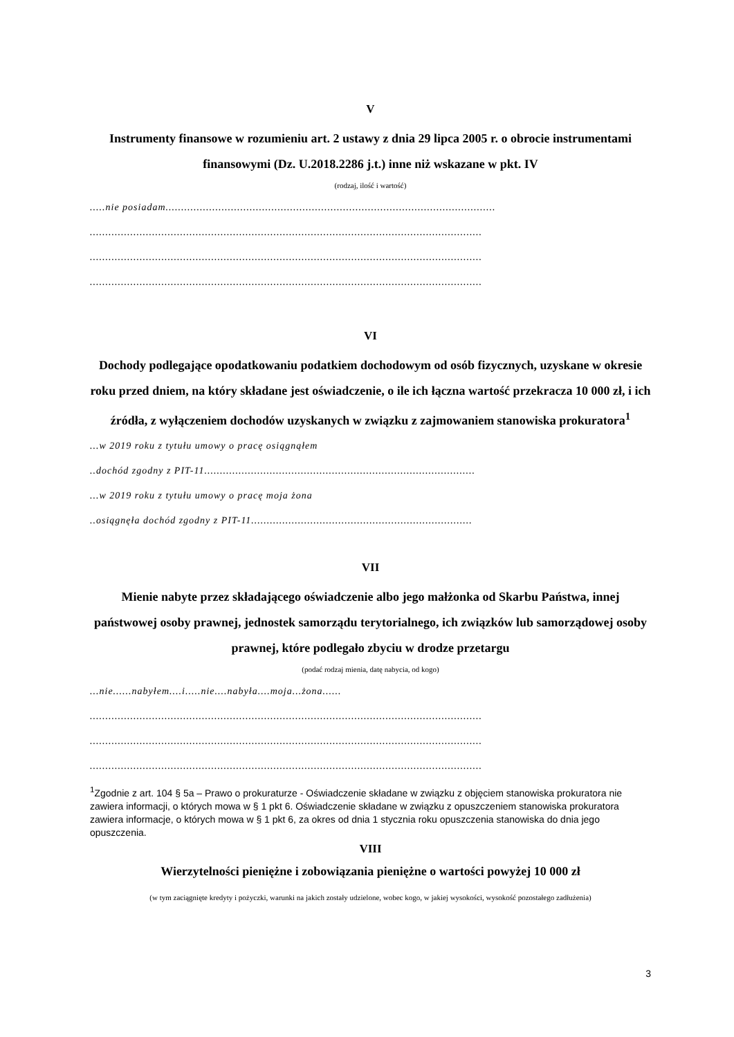V
Instrumenty finansowe w rozumieniu art. 2 ustawy z dnia 29 lipca 2005 r. o obrocie instrumentami finansowymi (Dz. U.2018.2286 j.t.) inne niż wskazane w pkt. IV
(rodzaj, ilość i wartość)
.....nie posiadam..........................................................................................................
..............................................................................................................................
..............................................................................................................................
..............................................................................................................................
VI
Dochody podlegające opodatkowaniu podatkiem dochodowym od osób fizycznych, uzyskane w okresie roku przed dniem, na który składane jest oświadczenie, o ile ich łączna wartość przekracza 10 000 zł, i ich źródła, z wyłączeniem dochodów uzyskanych w związku z zajmowaniem stanowiska prokuratora<sup>1</sup>
...w 2019 roku z tytułu umowy o pracę osiągnąłem
..dochód zgodny z PIT-11.......................................................................................
...w 2019 roku z tytułu umowy o pracę moja żona
..osiągnęła dochód zgodny z PIT-11.......................................................................
VII
Mienie nabyte przez składającego oświadczenie albo jego małżonka od Skarbu Państwa, innej państwowej osoby prawnej, jednostek samorządu terytorialnego, ich związków lub samorządowej osoby prawnej, które podlegało zbyciu w drodze przetargu
(podać rodzaj mienia, datę nabycia, od kogo)
...nie......nabyłem....i.....nie....nabyła....moja...żona......
..............................................................................................................................
..............................................................................................................................
..............................................................................................................................
<sup>1</sup> Zgodnie z art. 104 § 5a – Prawo o prokuraturze - Oświadczenie składane w związku z objęciem stanowiska prokuratora nie zawiera informacji, o których mowa w § 1 pkt 6. Oświadczenie składane w związku z opuszczeniem stanowiska prokuratora zawiera informacje, o których mowa w § 1 pkt 6, za okres od dnia 1 stycznia roku opuszczenia stanowiska do dnia jego opuszczenia.
VIII
Wierzytelności pieniężne i zobowiązania pieniężne o wartości powyżej 10 000 zł
(w tym zaciągnięte kredyty i pożyczki, warunki na jakich zostały udzielone, wobec kogo, w jakiej wysokości, wysokość pozostałego zadłużenia)
3